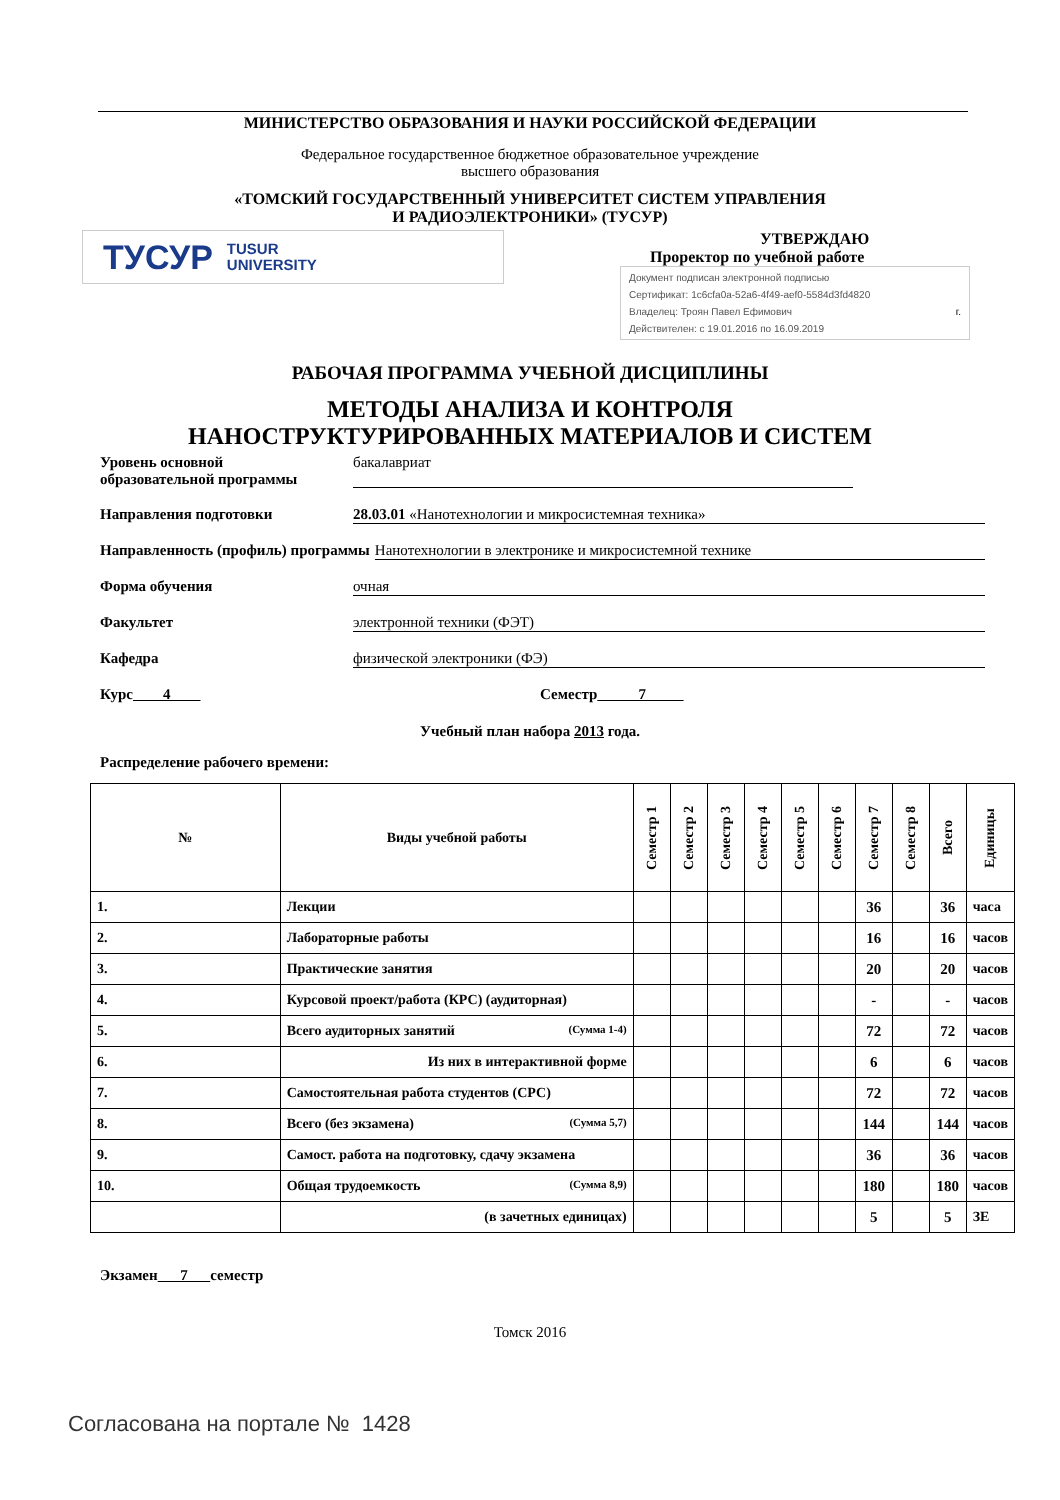МИНИСТЕРСТВО ОБРАЗОВАНИЯ И НАУКИ РОССИЙСКОЙ ФЕДЕРАЦИИ
Федеральное государственное бюджетное образовательное учреждение
высшего образования
«ТОМСКИЙ ГОСУДАРСТВЕННЫЙ УНИВЕРСИТЕТ СИСТЕМ УПРАВЛЕНИЯ
И РАДИОЭЛЕКТРОНИКИ» (ТУСУР)
ТУСУР TUSUR
UNIVERSITY
УТВЕРЖДАЮ
Проректор по учебной работе
Документ подписан электронной подписью
Сертификат: 1c6cfa0a-52a6-4f49-aef0-5584d3fd4820
Владелец: Троян Павел Ефимович г.
Действителен: с 19.01.2016 по 16.09.2019
РАБОЧАЯ ПРОГРАММА УЧЕБНОЙ ДИСЦИПЛИНЫ
МЕТОДЫ АНАЛИЗА И КОНТРОЛЯ
НАНОСТРУКТУРИРОВАННЫХ МАТЕРИАЛОВ И СИСТЕМ
Уровень основной
образовательной программы бакалавриат
Направления подготовки 28.03.01 «Нанотехнологии и микросистемная техника»
Направленность (профиль) программы Нанотехнологии в электронике и микросистемной технике
Форма обучения очная
Факультет электронной техники (ФЭТ)
Кафедра физической электроники (ФЭ)
Курс 4 Семестр 7
Учебный план набора 2013 года.
Распределение рабочего времени:
| № | Виды учебной работы | Семестр 1 | Семестр 2 | Семестр 3 | Семестр 4 | Семестр 5 | Семестр 6 | Семестр 7 | Семестр 8 | Всего | Единицы |
| --- | --- | --- | --- | --- | --- | --- | --- | --- | --- | --- | --- |
| 1. | Лекции | | | | | | | 36 | | 36 | часа |
| 2. | Лабораторные работы | | | | | | | 16 | | 16 | часов |
| 3. | Практические занятия | | | | | | | 20 | | 20 | часов |
| 4. | Курсовой проект/работа (КРС) (аудиторная) | | | | | | | - | | - | часов |
| 5. | Всего аудиторных занятий (Сумма 1-4) | | | | | | | 72 | | 72 | часов |
| 6. | Из них в интерактивной форме | | | | | | | 6 | | 6 | часов |
| 7. | Самостоятельная работа студентов (СРС) | | | | | | | 72 | | 72 | часов |
| 8. | Всего (без экзамена) (Сумма 5,7) | | | | | | | 144 | | 144 | часов |
| 9. | Самост. работа на подготовку, сдачу экзамена | | | | | | | 36 | | 36 | часов |
| 10. | Общая трудоемкость (Сумма 8,9) | | | | | | | 180 | | 180 | часов |
| | (в зачетных единицах) | | | | | | | 5 | | 5 | ЗЕ |
Экзамен 7 семестр
Томск 2016
Согласована на портале № 1428